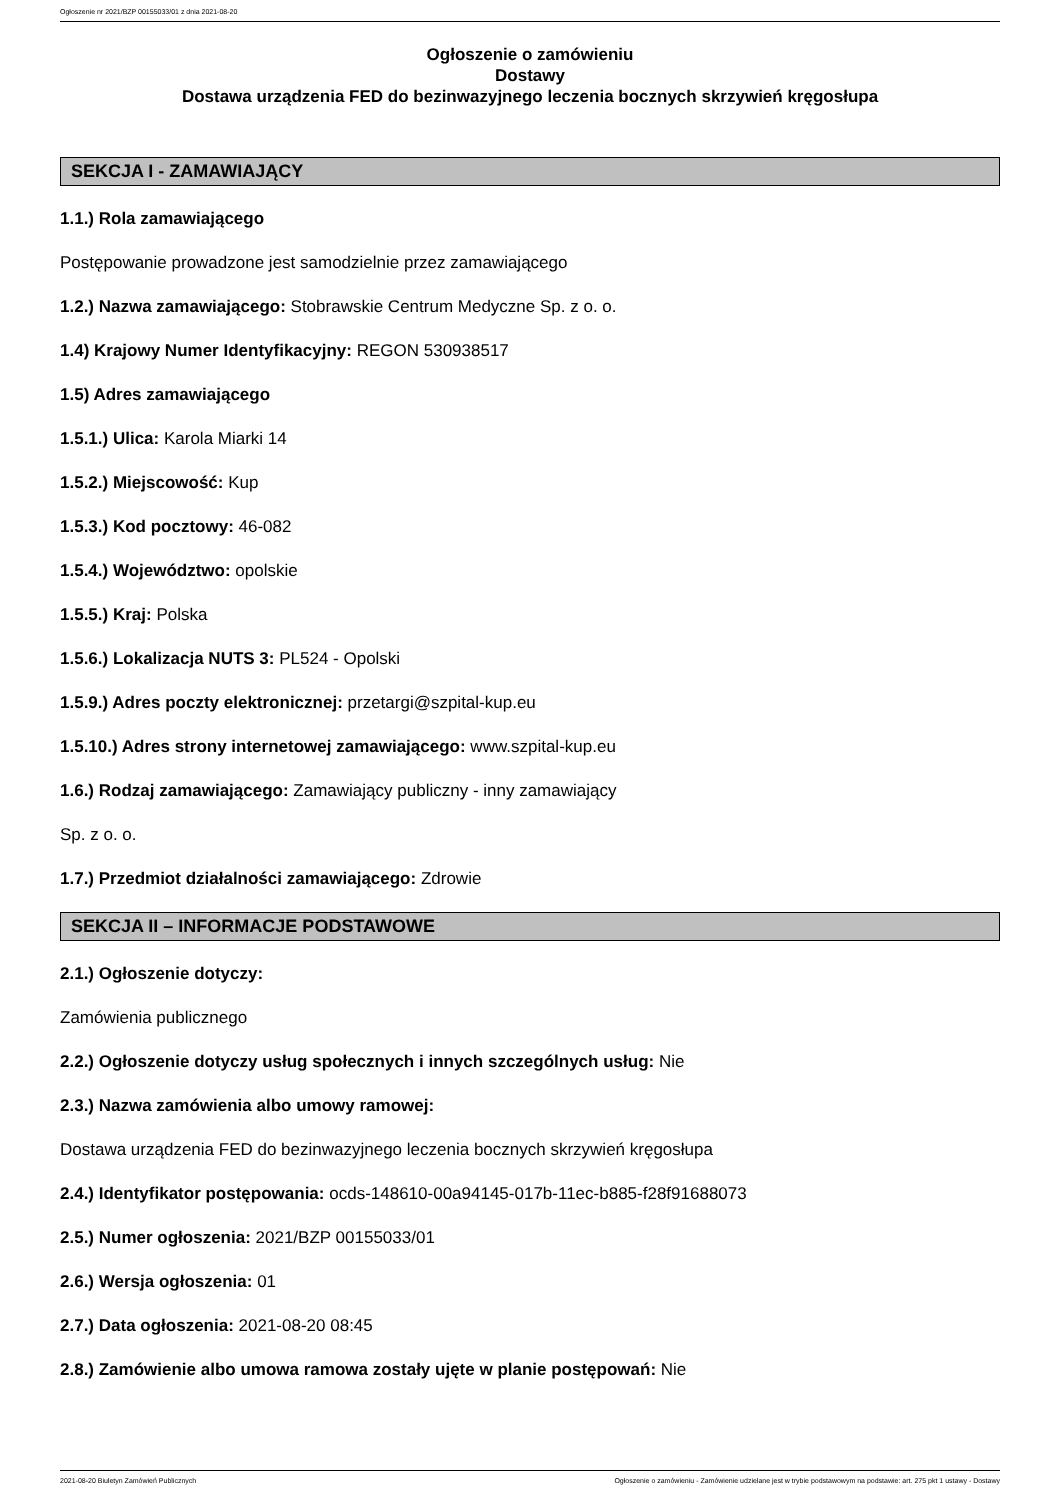Ogłoszenie nr 2021/BZP 00155033/01 z dnia 2021-08-20
Ogłoszenie o zamówieniu
Dostawy
Dostawa urządzenia FED do bezinwazyjnego leczenia bocznych skrzywień kręgosłupa
SEKCJA I - ZAMAWIAJĄCY
1.1.) Rola zamawiającego
Postępowanie prowadzone jest samodzielnie przez zamawiającego
1.2.) Nazwa zamawiającego: Stobrawskie Centrum Medyczne Sp. z o. o.
1.4) Krajowy Numer Identyfikacyjny: REGON 530938517
1.5) Adres zamawiającego
1.5.1.) Ulica: Karola Miarki 14
1.5.2.) Miejscowość: Kup
1.5.3.) Kod pocztowy: 46-082
1.5.4.) Województwo: opolskie
1.5.5.) Kraj: Polska
1.5.6.) Lokalizacja NUTS 3: PL524 - Opolski
1.5.9.) Adres poczty elektronicznej: przetargi@szpital-kup.eu
1.5.10.) Adres strony internetowej zamawiającego: www.szpital-kup.eu
1.6.) Rodzaj zamawiającego: Zamawiający publiczny - inny zamawiający
Sp. z o. o.
1.7.) Przedmiot działalności zamawiającego: Zdrowie
SEKCJA II – INFORMACJE PODSTAWOWE
2.1.) Ogłoszenie dotyczy:
Zamówienia publicznego
2.2.) Ogłoszenie dotyczy usług społecznych i innych szczególnych usług: Nie
2.3.) Nazwa zamówienia albo umowy ramowej:
Dostawa urządzenia FED do bezinwazyjnego leczenia bocznych skrzywień kręgosłupa
2.4.) Identyfikator postępowania: ocds-148610-00a94145-017b-11ec-b885-f28f91688073
2.5.) Numer ogłoszenia: 2021/BZP 00155033/01
2.6.) Wersja ogłoszenia: 01
2.7.) Data ogłoszenia: 2021-08-20 08:45
2.8.) Zamówienie albo umowa ramowa zostały ujęte w planie postępowań: Nie
2021-08-20 Biuletyn Zamówień Publicznych Ogłoszenie o zamówieniu - Zamówienie udzielane jest w trybie podstawowym na podstawie: art. 275 pkt 1 ustawy - Dostawy